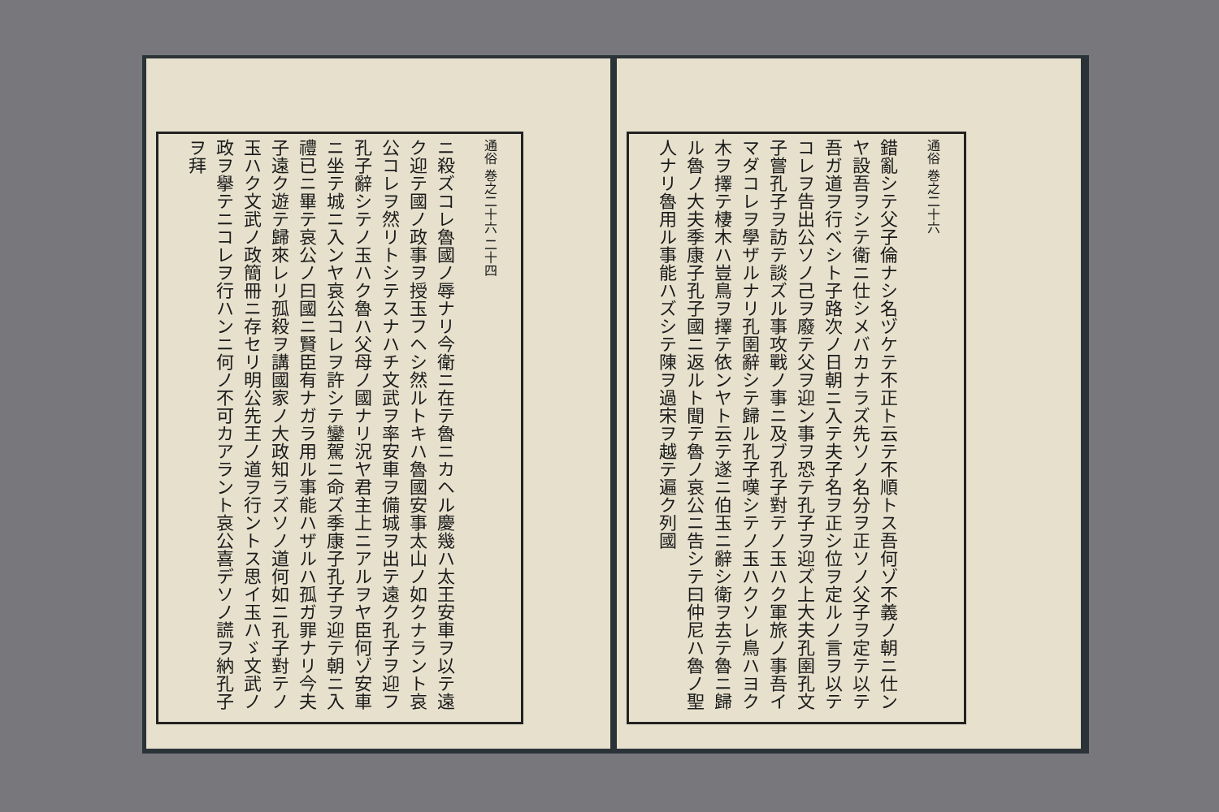通俗 巻之二十六
錯亂シテ父子倫ナシ名ヅケテ不正ト云テ不順トス吾何ゾ不義ノ朝ニ仕ンヤ設吾ヲシテ衛ニ仕シメバカナラズ先ソノ名分ヲ正ソノ父子ヲ定テ以テ吾ガ道ヲ行ベシト子路次ノ日朝ニ入テ夫子名ヲ正シ位ヲ定ルノ言ヲ以テコレヲ告出公ソノ己ヲ廢テ父ヲ迎ン事ヲ恐テ孔子ヲ迎ズ上大夫孔圉孔文子嘗孔子ヲ訪テ談ズル事攻戰ノ事ニ及ブ孔子對テノ玉ハク軍旅ノ事吾イマダコレヲ學ザルナリ孔圉辭シテ歸ル孔子嘆シテノ玉ハクソレ鳥ハヨク木ヲ擇テ棲木ハ豈鳥ヲ擇テ依ンヤト云テ遂ニ伯玉ニ辭シ衛ヲ去テ魯ニ歸ル魯ノ大夫季康子孔子國ニ返ルト聞テ魯ノ哀公ニ告シテ曰仲尼ハ魯ノ聖人ナリ魯用ル事能ハズシテ陳ヲ過宋ヲ越テ遍ク列國
通俗 巻之二十六 二十四
ニ殺ズコレ魯國ノ辱ナリ今衛ニ在テ魯ニカヘル慶幾ハ太王安車ヲ以テ遠ク迎テ國ノ政事ヲ授玉フヘシ然ルトキハ魯國安事太山ノ如クナラント哀公コレヲ然リトシテスナハチ文武ヲ率安車ヲ備城ヲ出テ遠ク孔子ヲ迎フ孔子辭シテノ玉ハク魯ハ父母ノ國ナリ況ヤ君主上ニアルヲヤ臣何ゾ安車ニ坐テ城ニ入ンヤ哀公コレヲ許シテ鑾駕ニ命ズ季康子孔子ヲ迎テ朝ニ入禮已ニ畢テ哀公ノ曰國ニ賢臣有ナガラ用ル事能ハザルハ孤ガ罪ナリ今夫子遠ク遊テ歸來レリ孤殺ヲ講國家ノ大政知ラズソノ道何如ニ孔子對テノ玉ハク文武ノ政簡冊ニ存セリ明公先王ノ道ヲ行ントス思イ玉ハゞ文武ノ政ヲ擧テニコレヲ行ハンニ何ノ不可カアラント哀公喜デソノ謊ヲ納孔子ヲ拜